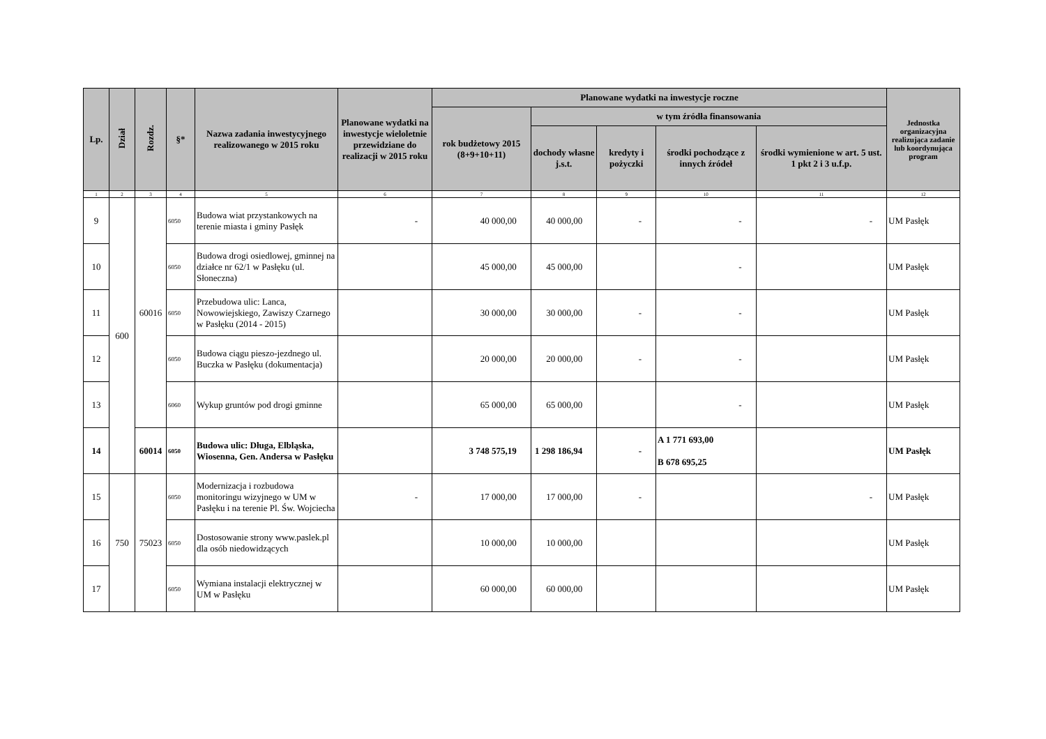| Lp. | Dział | Rozdz. | §* | Nazwa zadania inwestycyjnego realizowanego w 2015 roku | Planowane wydatki na inwestycje wieloletnie przewidziane do realizacji w 2015 roku | Planowane wydatki na inwestycje roczne | | | | | Jednostka organizacyjna realizująca zadanie lub koordynująca program |
| --- | --- | --- | --- | --- | --- | --- | --- | --- | --- | --- | --- |
| | | | | | | rok budżetowy 2015 (8+9+10+11) | w tym źródła finansowania | | | | |
| | | | | | | | dochody własne j.s.t. | kredyty i pożyczki | środki pochodzące z innych źródeł | środki wymienione w art. 5 ust. 1 pkt 2 i 3 u.f.p. | |
| 1 | 2 | 3 | 4 | 5 | 6 | 7 | 8 | 9 | 10 | 11 | 12 |
| 9 | 600 | 60016 | 6050 | Budowa wiat przystankowych na terenie miasta i gminy Pasłęk | - | 40 000,00 | 40 000,00 | - | - | - | UM Pasłęk |
| 10 | | | 6050 | Budowa drogi osiedlowej, gminnej na działce nr 62/1 w Pasłęku (ul. Słoneczna) | | 45 000,00 | 45 000,00 | | - | | UM Pasłęk |
| 11 | | | 6050 | Przebudowa ulic: Lanca, Nowowiejskiego, Zawiszy Czarnego w Pasłęku (2014 - 2015) | | 30 000,00 | 30 000,00 | - | - | | UM Pasłęk |
| 12 | | | 6050 | Budowa ciągu pieszo-jezdnego ul. Buczka w Pasłęku (dokumentacja) | | 20 000,00 | 20 000,00 | - | - | | UM Pasłęk |
| 13 | | | 6060 | Wykup gruntów pod drogi gminne | | 65 000,00 | 65 000,00 | | - | | UM Pasłęk |
| 14 | | 60014 | 6050 | Budowa ulic: Długa, Elbląska, Wiosenna, Gen. Andersa w Pasłęku | | 3 748 575,19 | 1 298 186,94 | - | A 1 771 693,00 B 678 695,25 | | UM Pasłęk |
| 15 | 750 | 75023 | 6050 | Modernizacja i rozbudowa monitoringu wizyjnego w UM w Pasłęku i na terenie Pl. Św. Wojciecha | - | 17 000,00 | 17 000,00 | - | | - | UM Pasłęk |
| 16 | | | 6050 | Dostosowanie strony www.paslek.pl dla osób niedowidzących | | 10 000,00 | 10 000,00 | | | | UM Pasłęk |
| 17 | | | 6050 | Wymiana instalacji elektrycznej w UM w Pasłęku | | 60 000,00 | 60 000,00 | | | | UM Pasłęk |